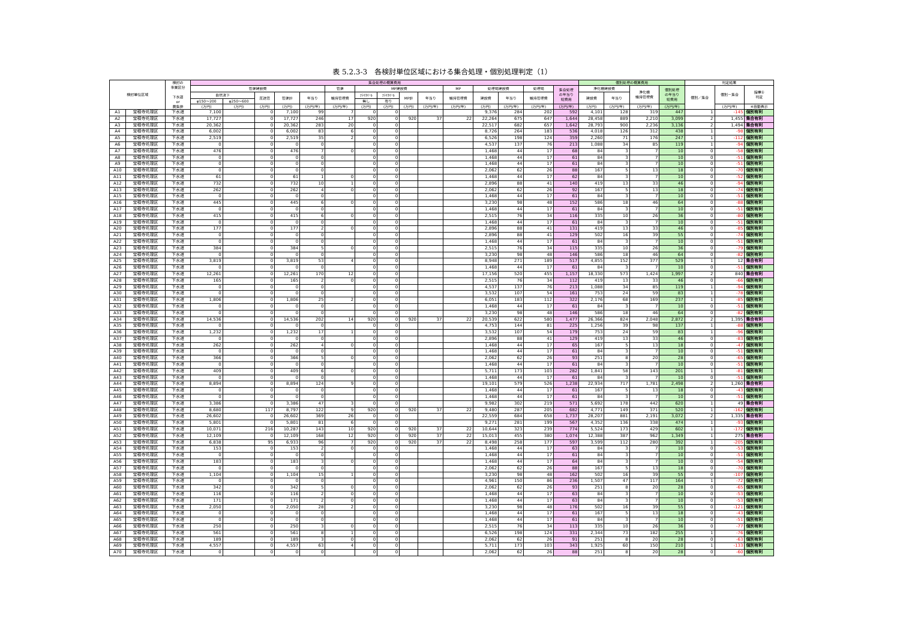表 5.2.3-3　各検討単位区域における集合処理・個別処理判定（1）
| 検討単位区域 | | 検討の 事業区分 下水道 or 農集排 | 集合処理の概算費用 | | | | | | | | | | | | | | | 個別処理の概算費用 | | | | 判定結果 | | |
| --- | --- | --- | --- | --- | --- | --- | --- | --- | --- | --- | --- | --- | --- | --- | --- | --- | --- | --- | --- | --- | --- | --- | --- | --- |
| | | | 管渠建設費 | | | | | 管渠 | MP建設費 | | | | MP | 処理場建設費 | | 処理場 | 集合処理 の年当り 総費用 | 浄化槽建設費 | | 浄化槽 維持管理費 | 個別処理 の年当り 総費用 | 個別／集合 | 個別－集合 | 指標① 判定 |
| | | | 自然流下 | | 圧送管 | 管渠計 | 年当り | 維持管理費 | ﾌﾗｲﾎｲｰﾙ | ﾌﾗｲﾎｲｰﾙ | MP計 | 年当り | 維持管理費 | 建設費 | 年当り | 維持管理費 | | 建設費 | 年当り | | | | | |
| | | | φ150～200 | φ250～600 | | | | | 無し | 有り | | | | | | | | | | | | | | |
| | | | (万円) | (万円) | (万円) | (万円) | (万円/年) | (万円/年) | (万円) | (万円) | (万円) | (万円/年) | (万円/年) | (万円) | (万円/年) | (万円/年) | (万円/年) | (万円) | (万円/年) | (万円/年) | (万円/年) | | (万円/年) | ※自動表示 |
| A1 | 宝積寺処理区 | 下水道 | 7,100 | | 0 | 7,100 | 99 | 7 | 0 | 0 | | | | 9,376 | 284 | 202 | 592 | 4,101 | 128 | 319 | 447 | 1 | -145 | 個別有利 |
| A2 | 宝積寺処理区 | 下水道 | 17,727 | | 0 | 17,727 | 246 | 17 | 920 | 0 | 920 | 37 | 22 | 22,264 | 675 | 647 | 1,644 | 28,458 | 889 | 2,210 | 3,099 | 2 | 1,455 | 集合有利 |
| A3 | 宝積寺処理区 | 下水道 | 20,362 | | 0 | 20,362 | 283 | 20 | 0 | 0 | | | | 22,517 | 682 | 657 | 1,642 | 28,793 | 900 | 2,236 | 3,136 | 2 | 1,494 | 集合有利 |
| A4 | 宝積寺処理区 | 下水道 | 6,002 | | 0 | 6,002 | 83 | 6 | 0 | 0 | | | | 8,726 | 264 | 183 | 536 | 4,018 | 126 | 312 | 438 | 1 | -98 | 個別有利 |
| A5 | 宝積寺処理区 | 下水道 | 2,519 | | 0 | 2,519 | 35 | 2 | 0 | 0 | | | | 6,526 | 198 | 124 | 359 | 2,260 | 71 | 176 | 247 | 1 | -112 | 個別有利 |
| A6 | 宝積寺処理区 | 下水道 | 0 | | 0 | 0 | 0 | | 0 | 0 | | | | 4,537 | 137 | 76 | 213 | 1,088 | 34 | 85 | 119 | 1 | -94 | 個別有利 |
| A7 | 宝積寺処理区 | 下水道 | 476 | | 0 | 476 | 7 | 0 | 0 | 0 | | | | 1,468 | 44 | 17 | 68 | 84 | 3 | 7 | 10 | 0 | -58 | 個別有利 |
| A8 | 宝積寺処理区 | 下水道 | 0 | | 0 | 0 | 0 | | 0 | 0 | | | | 1,468 | 44 | 17 | 61 | 84 | 3 | 7 | 10 | 0 | -51 | 個別有利 |
| A9 | 宝積寺処理区 | 下水道 | 0 | | 0 | 0 | 0 | | 0 | 0 | | | | 1,468 | 44 | 17 | 61 | 84 | 3 | 7 | 10 | 0 | -51 | 個別有利 |
| A10 | 宝積寺処理区 | 下水道 | 0 | | 0 | 0 | 0 | | 0 | 0 | | | | 2,062 | 62 | 26 | 88 | 167 | 5 | 13 | 18 | 0 | -70 | 個別有利 |
| A11 | 宝積寺処理区 | 下水道 | 61 | | 0 | 61 | 1 | 0 | 0 | 0 | | | | 1,468 | 44 | 17 | 62 | 84 | 3 | 7 | 10 | 0 | -52 | 個別有利 |
| A12 | 宝積寺処理区 | 下水道 | 732 | | 0 | 732 | 10 | 1 | 0 | 0 | | | | 2,896 | 88 | 41 | 140 | 419 | 13 | 33 | 46 | 0 | -94 | 個別有利 |
| A13 | 宝積寺処理区 | 下水道 | 262 | | 0 | 262 | 4 | 0 | 0 | 0 | | | | 2,062 | 62 | 26 | 92 | 167 | 5 | 13 | 18 | 0 | -74 | 個別有利 |
| A15 | 宝積寺処理区 | 下水道 | 0 | | 0 | 0 | 0 | | 0 | 0 | | | | 1,468 | 44 | 17 | 61 | 84 | 3 | 7 | 10 | 0 | -51 | 個別有利 |
| A16 | 宝積寺処理区 | 下水道 | 445 | | 0 | 445 | 6 | 0 | 0 | 0 | | | | 3,230 | 98 | 48 | 152 | 586 | 18 | 46 | 64 | 0 | -88 | 個別有利 |
| A17 | 宝積寺処理区 | 下水道 | 0 | | 0 | 0 | 0 | | 0 | 0 | | | | 1,468 | 44 | 17 | 61 | 84 | 3 | 7 | 10 | 0 | -51 | 個別有利 |
| A18 | 宝積寺処理区 | 下水道 | 415 | | 0 | 415 | 6 | 0 | 0 | 0 | | | | 2,515 | 76 | 34 | 116 | 335 | 10 | 26 | 36 | 0 | -80 | 個別有利 |
| A19 | 宝積寺処理区 | 下水道 | 0 | | 0 | 0 | 0 | | 0 | 0 | | | | 1,468 | 44 | 17 | 61 | 84 | 3 | 7 | 10 | 0 | -51 | 個別有利 |
| A20 | 宝積寺処理区 | 下水道 | 177 | | 0 | 177 | 2 | 0 | 0 | 0 | | | | 2,896 | 88 | 41 | 131 | 419 | 13 | 33 | 46 | 0 | -85 | 個別有利 |
| A21 | 宝積寺処理区 | 下水道 | 0 | | 0 | 0 | 0 | | 0 | 0 | | | | 2,896 | 88 | 41 | 129 | 502 | 16 | 39 | 55 | 0 | -74 | 個別有利 |
| A22 | 宝積寺処理区 | 下水道 | 0 | | 0 | 0 | 0 | | 0 | 0 | | | | 1,468 | 44 | 17 | 61 | 84 | 3 | 7 | 10 | 0 | -51 | 個別有利 |
| A23 | 宝積寺処理区 | 下水道 | 384 | | 0 | 384 | 5 | 0 | 0 | 0 | | | | 2,515 | 76 | 34 | 115 | 335 | 10 | 26 | 36 | 0 | -79 | 個別有利 |
| A24 | 宝積寺処理区 | 下水道 | 0 | | 0 | 0 | 0 | | 0 | 0 | | | | 3,230 | 98 | 48 | 146 | 586 | 18 | 46 | 64 | 0 | -82 | 個別有利 |
| A25 | 宝積寺処理区 | 下水道 | 3,819 | | 0 | 3,819 | 53 | 4 | 0 | 0 | | | | 8,948 | 271 | 189 | 517 | 4,855 | 152 | 377 | 529 | 1 | 12 | 集合有利 |
| A26 | 宝積寺処理区 | 下水道 | 0 | | 0 | 0 | 0 | | 0 | 0 | | | | 1,468 | 44 | 17 | 61 | 84 | 3 | 7 | 10 | 0 | -51 | 個別有利 |
| A27 | 宝積寺処理区 | 下水道 | 12,261 | | 0 | 12,261 | 170 | 12 | 0 | 0 | | | | 17,156 | 520 | 455 | 1,157 | 18,330 | 573 | 1,424 | 1,997 | 2 | 840 | 集合有利 |
| A28 | 宝積寺処理区 | 下水道 | 165 | | 0 | 165 | 2 | 0 | 0 | 0 | | | | 2,515 | 76 | 34 | 112 | 419 | 13 | 33 | 46 | 0 | -66 | 個別有利 |
| A29 | 宝積寺処理区 | 下水道 | 0 | | 0 | 0 | 0 | | 0 | 0 | | | | 4,537 | 137 | 76 | 213 | 1,088 | 34 | 85 | 119 | 1 | -94 | 個別有利 |
| A30 | 宝積寺処理区 | 下水道 | 0 | | 0 | 0 | 0 | | 0 | 0 | | | | 3,532 | 107 | 54 | 161 | 753 | 24 | 59 | 83 | 1 | -78 | 個別有利 |
| A31 | 宝積寺処理区 | 下水道 | 1,806 | | 0 | 1,806 | 25 | 2 | 0 | 0 | | | | 6,051 | 183 | 112 | 322 | 2,176 | 68 | 169 | 237 | 1 | -85 | 個別有利 |
| A32 | 宝積寺処理区 | 下水道 | 0 | | 0 | 0 | 0 | | 0 | 0 | | | | 1,468 | 44 | 17 | 61 | 84 | 3 | 7 | 10 | 0 | -51 | 個別有利 |
| A33 | 宝積寺処理区 | 下水道 | 0 | | 0 | 0 | 0 | | 0 | 0 | | | | 3,230 | 98 | 48 | 146 | 586 | 18 | 46 | 64 | 0 | -82 | 個別有利 |
| A34 | 宝積寺処理区 | 下水道 | 14,536 | | 0 | 14,536 | 202 | 14 | 920 | 0 | 920 | 37 | 22 | 20,539 | 622 | 580 | 1,477 | 26,366 | 824 | 2,048 | 2,872 | 2 | 1,395 | 集合有利 |
| A35 | 宝積寺処理区 | 下水道 | 0 | | 0 | 0 | 0 | | 0 | 0 | | | | 4,753 | 144 | 81 | 225 | 1,256 | 39 | 98 | 137 | 1 | -88 | 個別有利 |
| A36 | 宝積寺処理区 | 下水道 | 1,232 | | 0 | 1,232 | 17 | 1 | 0 | 0 | | | | 3,532 | 107 | 54 | 179 | 753 | 24 | 59 | 83 | 1 | -96 | 個別有利 |
| A37 | 宝積寺処理区 | 下水道 | 0 | | 0 | 0 | 0 | | 0 | 0 | | | | 2,896 | 88 | 41 | 129 | 419 | 13 | 33 | 46 | 0 | -83 | 個別有利 |
| A38 | 宝積寺処理区 | 下水道 | 262 | | 0 | 262 | 4 | 0 | 0 | 0 | | | | 1,468 | 44 | 17 | 65 | 167 | 5 | 13 | 18 | 0 | -47 | 個別有利 |
| A39 | 宝積寺処理区 | 下水道 | 0 | | 0 | 0 | 0 | | 0 | 0 | | | | 1,468 | 44 | 17 | 61 | 84 | 3 | 7 | 10 | 0 | -51 | 個別有利 |
| A40 | 宝積寺処理区 | 下水道 | 366 | | 0 | 366 | 5 | 0 | 0 | 0 | | | | 2,062 | 62 | 26 | 93 | 251 | 8 | 20 | 28 | 0 | -65 | 個別有利 |
| A41 | 宝積寺処理区 | 下水道 | 0 | | 0 | 0 | 0 | | 0 | 0 | | | | 1,468 | 44 | 17 | 61 | 84 | 3 | 7 | 10 | 0 | -51 | 個別有利 |
| A42 | 宝積寺処理区 | 下水道 | 409 | | 0 | 409 | 6 | 0 | 0 | 0 | | | | 5,711 | 173 | 103 | 282 | 1,841 | 58 | 143 | 201 | 1 | -81 | 個別有利 |
| A43 | 宝積寺処理区 | 下水道 | 0 | | 0 | 0 | 0 | | 0 | 0 | | | | 1,468 | 44 | 17 | 61 | 84 | 3 | 7 | 10 | 0 | -51 | 個別有利 |
| A44 | 宝積寺処理区 | 下水道 | 8,894 | | 0 | 8,894 | 124 | 9 | 0 | 0 | | | | 19,101 | 579 | 526 | 1,238 | 22,934 | 717 | 1,781 | 2,498 | 2 | 1,260 | 集合有利 |
| A45 | 宝積寺処理区 | 下水道 | 0 | | 0 | 0 | 0 | | 0 | 0 | | | | 1,468 | 44 | 17 | 61 | 167 | 5 | 13 | 18 | 0 | -43 | 個別有利 |
| A46 | 宝積寺処理区 | 下水道 | 0 | | 0 | 0 | 0 | | 0 | 0 | | | | 1,468 | 44 | 17 | 61 | 84 | 3 | 7 | 10 | 0 | -51 | 個別有利 |
| A47 | 宝積寺処理区 | 下水道 | 3,386 | | 0 | 3,386 | 47 | 3 | 0 | 0 | | | | 9,982 | 302 | 219 | 571 | 5,692 | 178 | 442 | 620 | 1 | 49 | 集合有利 |
| A48 | 宝積寺処理区 | 下水道 | 8,680 | | 117 | 8,797 | 122 | 9 | 920 | 0 | 920 | 37 | 22 | 9,480 | 287 | 205 | 682 | 4,771 | 149 | 371 | 520 | 1 | -162 | 個別有利 |
| A49 | 宝積寺処理区 | 下水道 | 26,602 | | 0 | 26,602 | 369 | 26 | 0 | 0 | | | | 22,559 | 684 | 658 | 1,737 | 28,207 | 881 | 2,191 | 3,072 | 2 | 1,335 | 集合有利 |
| A50 | 宝積寺処理区 | 下水道 | 5,801 | | 0 | 5,801 | 81 | 6 | 0 | 0 | | | | 9,271 | 281 | 199 | 567 | 4,352 | 136 | 338 | 474 | 1 | -93 | 個別有利 |
| A51 | 宝積寺処理区 | 下水道 | 10,071 | | 216 | 10,287 | 143 | 10 | 920 | 0 | 920 | 37 | 22 | 10,644 | 323 | 239 | 774 | 5,524 | 173 | 429 | 602 | 1 | -172 | 個別有利 |
| A52 | 宝積寺処理区 | 下水道 | 12,109 | | 0 | 12,109 | 168 | 12 | 920 | 0 | 920 | 37 | 22 | 15,013 | 455 | 380 | 1,074 | 12,388 | 387 | 962 | 1,349 | 1 | 275 | 集合有利 |
| A53 | 宝積寺処理区 | 下水道 | 6,838 | | 95 | 6,933 | 96 | 7 | 920 | 0 | 920 | 37 | 22 | 8,498 | 258 | 177 | 597 | 3,599 | 112 | 280 | 392 | 1 | -205 | 個別有利 |
| A54 | 宝積寺処理区 | 下水道 | 153 | | 0 | 153 | 2 | 0 | 0 | 0 | | | | 1,468 | 44 | 17 | 63 | 84 | 3 | 7 | 10 | 0 | -53 | 個別有利 |
| A55 | 宝積寺処理区 | 下水道 | 0 | | 0 | 0 | 0 | | 0 | 0 | | | | 1,468 | 44 | 17 | 61 | 84 | 3 | 7 | 10 | 0 | -51 | 個別有利 |
| A56 | 宝積寺処理区 | 下水道 | 183 | | 0 | 183 | 3 | 0 | 0 | 0 | | | | 1,468 | 44 | 17 | 64 | 84 | 3 | 7 | 10 | 0 | -54 | 個別有利 |
| A57 | 宝積寺処理区 | 下水道 | 0 | | 0 | 0 | 0 | | 0 | 0 | | | | 2,062 | 62 | 26 | 88 | 167 | 5 | 13 | 18 | 0 | -70 | 個別有利 |
| A58 | 宝積寺処理区 | 下水道 | 1,104 | | 0 | 1,104 | 15 | 1 | 0 | 0 | | | | 3,230 | 98 | 48 | 162 | 502 | 16 | 39 | 55 | 0 | -107 | 個別有利 |
| A59 | 宝積寺処理区 | 下水道 | 0 | | 0 | 0 | 0 | | 0 | 0 | | | | 4,961 | 150 | 86 | 236 | 1,507 | 47 | 117 | 164 | 1 | -72 | 個別有利 |
| A60 | 宝積寺処理区 | 下水道 | 342 | | 0 | 342 | 5 | 0 | 0 | 0 | | | | 2,062 | 62 | 26 | 93 | 251 | 8 | 20 | 28 | 0 | -65 | 個別有利 |
| A61 | 宝積寺処理区 | 下水道 | 116 | | 0 | 116 | 2 | 0 | 0 | 0 | | | | 1,468 | 44 | 17 | 63 | 84 | 3 | 7 | 10 | 0 | -53 | 個別有利 |
| A62 | 宝積寺処理区 | 下水道 | 171 | | 0 | 171 | 2 | 0 | 0 | 0 | | | | 1,468 | 44 | 17 | 63 | 84 | 3 | 7 | 10 | 0 | -53 | 個別有利 |
| A63 | 宝積寺処理区 | 下水道 | 2,050 | | 0 | 2,050 | 28 | 2 | 0 | 0 | | | | 3,230 | 98 | 48 | 176 | 502 | 16 | 39 | 55 | 0 | -121 | 個別有利 |
| A64 | 宝積寺処理区 | 下水道 | 0 | | 0 | 0 | 0 | | 0 | 0 | | | | 1,468 | 44 | 17 | 61 | 167 | 5 | 13 | 18 | 0 | -43 | 個別有利 |
| A65 | 宝積寺処理区 | 下水道 | 0 | | 0 | 0 | 0 | | 0 | 0 | | | | 1,468 | 44 | 17 | 61 | 84 | 3 | 7 | 10 | 0 | -51 | 個別有利 |
| A66 | 宝積寺処理区 | 下水道 | 250 | | 0 | 250 | 3 | 0 | 0 | 0 | | | | 2,515 | 76 | 34 | 113 | 335 | 10 | 26 | 36 | 0 | -77 | 個別有利 |
| A67 | 宝積寺処理区 | 下水道 | 561 | | 0 | 561 | 8 | 1 | 0 | 0 | | | | 6,526 | 198 | 124 | 331 | 2,344 | 73 | 182 | 255 | 1 | -76 | 個別有利 |
| A68 | 宝積寺処理区 | 下水道 | 189 | | 0 | 189 | 3 | 0 | 0 | 0 | | | | 2,062 | 62 | 26 | 91 | 251 | 8 | 20 | 28 | 0 | -63 | 個別有利 |
| A69 | 宝積寺処理区 | 下水道 | 4,557 | | 0 | 4,557 | 63 | 4 | 0 | 0 | | | | 5,711 | 173 | 103 | 343 | 1,925 | 60 | 150 | 210 | 1 | -133 | 個別有利 |
| A70 | 宝積寺処理区 | 下水道 | 0 | | 0 | 0 | 0 | | 0 | 0 | | | | 2,062 | 62 | 26 | 88 | 251 | 8 | 20 | 28 | 0 | -60 | 個別有利 |